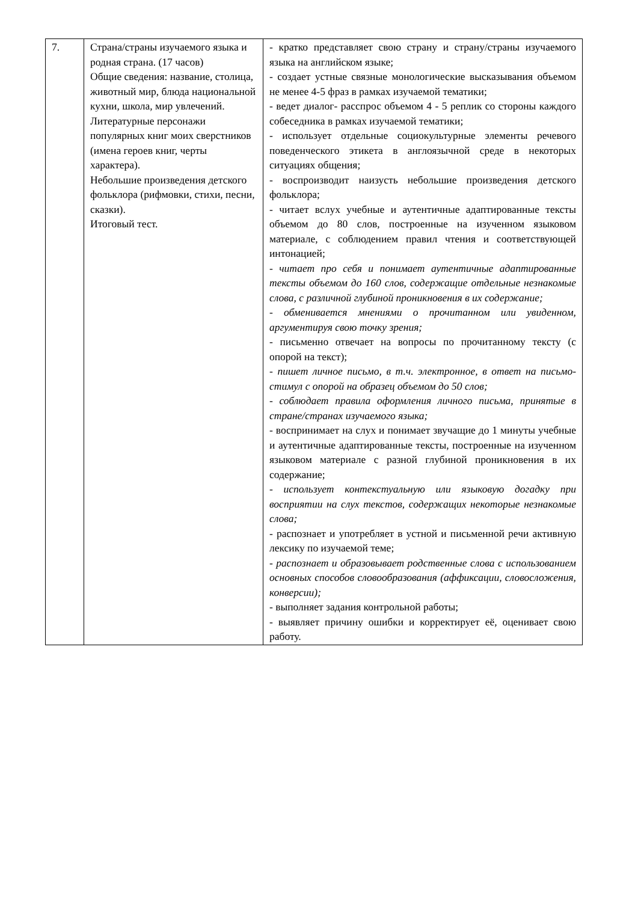| 7. | Страна/страны изучаемого языка и родная страна. (17 часов) Общие сведения: название, столица, животный мир, блюда национальной кухни, школа, мир увлечений. Литературные персонажи популярных книг моих сверстников (имена героев книг, черты характера). Небольшие произведения детского фольклора (рифмовки, стихи, песни, сказки). Итоговый тест. | - кратко представляет свою страну и страну/страны изучаемого языка на английском языке; - создает устные связные монологические высказывания объемом не менее 4-5 фраз в рамках изучаемой тематики; - ведет диалог- расспрос объемом 4 - 5 реплик со стороны каждого собеседника в рамках изучаемой тематики; - использует отдельные социокультурные элементы речевого поведенческого этикета в англоязычной среде в некоторых ситуациях общения; - воспроизводит наизусть небольшие произведения детского фольклора; - читает вслух учебные и аутентичные адаптированные тексты объемом до 80 слов, построенные на изученном языковом материале, с соблюдением правил чтения и соответствующей интонацией; - читает про себя и понимает аутентичные адаптированные тексты объемом до 160 слов, содержащие отдельные незнакомые слова, с различной глубиной проникновения в их содержание; - обменивается мнениями о прочитанном или увиденном, аргументируя свою точку зрения; - письменно отвечает на вопросы по прочитанному тексту (с опорой на текст); - пишет личное письмо, в т.ч. электронное, в ответ на письмо-стимул с опорой на образец объемом до 50 слов; - соблюдает правила оформления личного письма, принятые в стране/странах изучаемого языка; - воспринимает на слух и понимает звучащие до 1 минуты учебные и аутентичные адаптированные тексты, построенные на изученном языковом материале с разной глубиной проникновения в их содержание; - использует контекстуальную или языковую догадку при восприятии на слух текстов, содержащих некоторые незнакомые слова; - распознает и употребляет в устной и письменной речи активную лексику по изучаемой теме; - распознает и образовывает родственные слова с использованием основных способов словообразования (аффиксации, словосложения, конверсии); - выполняет задания контрольной работы; - выявляет причину ошибки и корректирует её, оценивает свою работу. |